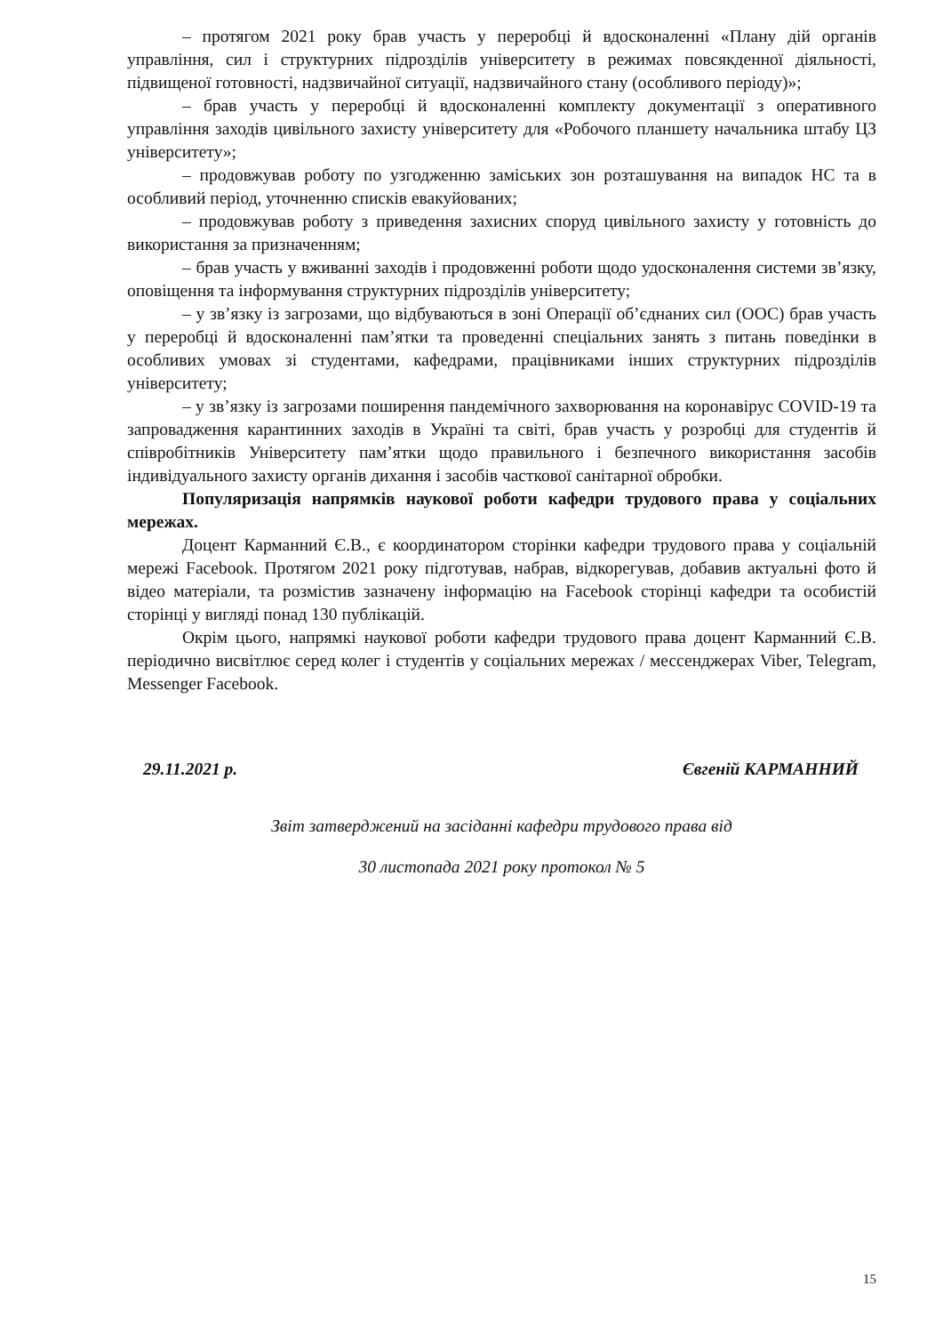– протягом 2021 року брав участь у переробці й вдосконаленні «Плану дій органів управління, сил і структурних підрозділів університету в режимах повсякденної діяльності, підвищеної готовності, надзвичайної ситуації, надзвичайного стану (особливого періоду)»;
– брав участь у переробці й вдосконаленні комплекту документації з оперативного управління заходів цивільного захисту університету для «Робочого планшету начальника штабу ЦЗ університету»;
– продовжував роботу по узгодженню заміських зон розташування на випадок НС та в особливий період, уточненню списків евакуйованих;
– продовжував роботу з приведення захисних споруд цивільного захисту у готовність до використання за призначенням;
– брав участь у вживанні заходів і продовженні роботи щодо удосконалення системи зв’язку, оповіщення та інформування структурних підрозділів університету;
– у зв’язку із загрозами, що відбуваються в зоні Операції об’єднаних сил (ООС) брав участь у переробці й вдосконаленні пам’ятки та проведенні спеціальних занять з питань поведінки в особливих умовах зі студентами, кафедрами, працівниками інших структурних підрозділів університету;
– у зв’язку із загрозами поширення пандемічного захворювання на коронавірус COVID-19 та запровадження карантинних заходів в Україні та світі, брав участь у розробці для студентів й співробітників Університету пам’ятки щодо правильного і безпечного використання засобів індивідуального захисту органів дихання і засобів часткової санітарної обробки.
Популяризація напрямків наукової роботи кафедри трудового права у соціальних мережах.
Доцент Карманний Є.В., є координатором сторінки кафедри трудового права у соціальній мережі Facebook. Протягом 2021 року підготував, набрав, відкорегував, добавив актуальні фото й відео матеріали, та розмістив зазначену інформацію на Facebook сторінці кафедри та особистій сторінці у вигляді понад 130 публікацій.
Окрім цього, напрямкі наукової роботи кафедри трудового права доцент Карманний Є.В. періодично висвітлює серед колег і студентів у соціальних мережах / мессенджерах Viber, Telegram, Messenger Facebook.
29.11.2021 р. Євгеній КАРМАННИЙ
Звіт затверджений на засіданні кафедри трудового права від
30 листопада 2021 року протокол № 5
15